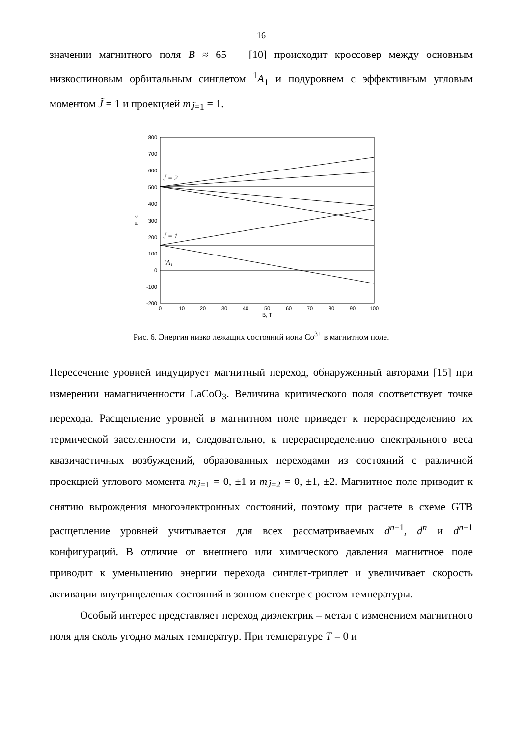16
значении магнитного поля B ≈ 65 [10] происходит кроссовер между основным низкоспиновым орбитальным синглетом <sup>1</sup>A<sub>1</sub> и подуровнем с эффективным угловым моментом J̃ = 1 и проекцией m<sub>J̃=1</sub> = 1.
800
700
600
500
400
300
200
100
0
-100
-200
0
10
20
30
40
50
60
70
80
90
100
B, T
E, K
J̃ = 2
J̃ = 1
¹A₁
Рис. 6. Энергия низко лежащих состояний иона Co<sup>3+</sup> в магнитном поле.
Пересечение уровней индуцирует магнитный переход, обнаруженный авторами [15] при измерении намагниченности LaCoO<sub>3</sub>. Величина критического поля соответствует точке перехода. Расщепление уровней в магнитном поле приведет к перераспределению их термической заселенности и, следовательно, к перераспределению спектрального веса квазичастичных возбуждений, образованных переходами из состояний с различной проекцией углового момента m<sub>J̃=1</sub> = 0, ±1 и m<sub>J̃=2</sub> = 0, ±1, ±2. Магнитное поле приводит к снятию вырождения многоэлектронных состояний, поэтому при расчете в схеме GTB расщепление уровней учитывается для всех рассматриваемых d<sup>n−1</sup>, d<sup>n</sup> и d<sup>n+1</sup> конфигураций. В отличие от внешнего или химического давления магнитное поле приводит к уменьшению энергии перехода синглет-триплет и увеличивает скорость активации внутрищелевых состояний в зонном спектре с ростом температуры.
Особый интерес представляет переход диэлектрик – метал с изменением магнитного поля для сколь угодно малых температур. При температуре T = 0 и